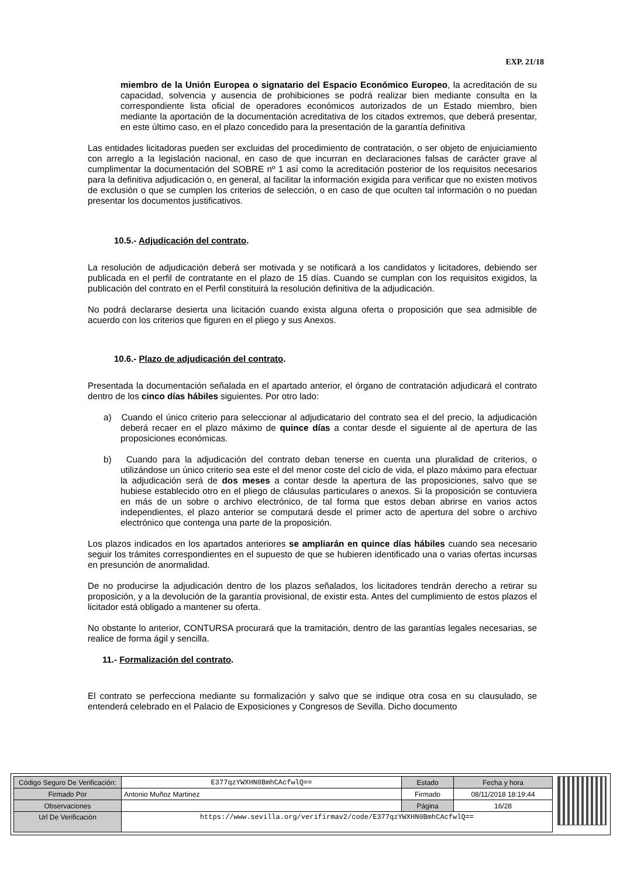EXP. 21/18
miembro de la Unión Europea o signatario del Espacio Económico Europeo, la acreditación de su capacidad, solvencia y ausencia de prohibiciones se podrá realizar bien mediante consulta en la correspondiente lista oficial de operadores económicos autorizados de un Estado miembro, bien mediante la aportación de la documentación acreditativa de los citados extremos, que deberá presentar, en este último caso, en el plazo concedido para la presentación de la garantía definitiva
Las entidades licitadoras pueden ser excluidas del procedimiento de contratación, o ser objeto de enjuiciamiento con arreglo a la legislación nacional, en caso de que incurran en declaraciones falsas de carácter grave al cumplimentar la documentación del SOBRE nº 1 así como la acreditación posterior de los requisitos necesarios para la definitiva adjudicación o, en general, al facilitar la información exigida para verificar que no existen motivos de exclusión o que se cumplen los criterios de selección, o en caso de que oculten tal información o no puedan presentar los documentos justificativos.
10.5.- Adjudicación del contrato.
La resolución de adjudicación deberá ser motivada y se notificará a los candidatos y licitadores, debiendo ser publicada en el perfil de contratante en el plazo de 15 días. Cuando se cumplan con los requisitos exigidos, la publicación del contrato en el Perfil constituirá la resolución definitiva de la adjudicación.
No podrá declararse desierta una licitación cuando exista alguna oferta o proposición que sea admisible de acuerdo con los criterios que figuren en el pliego y sus Anexos.
10.6.- Plazo de adjudicación del contrato.
Presentada la documentación señalada en el apartado anterior, el órgano de contratación adjudicará el contrato dentro de los cinco días hábiles siguientes. Por otro lado:
a) Cuando el único criterio para seleccionar al adjudicatario del contrato sea el del precio, la adjudicación deberá recaer en el plazo máximo de quince días a contar desde el siguiente al de apertura de las proposiciones económicas.
b) Cuando para la adjudicación del contrato deban tenerse en cuenta una pluralidad de criterios, o utilizándose un único criterio sea este el del menor coste del ciclo de vida, el plazo máximo para efectuar la adjudicación será de dos meses a contar desde la apertura de las proposiciones, salvo que se hubiese establecido otro en el pliego de cláusulas particulares o anexos. Si la proposición se contuviera en más de un sobre o archivo electrónico, de tal forma que estos deban abrirse en varios actos independientes, el plazo anterior se computará desde el primer acto de apertura del sobre o archivo electrónico que contenga una parte de la proposición.
Los plazos indicados en los apartados anteriores se ampliarán en quince días hábiles cuando sea necesario seguir los trámites correspondientes en el supuesto de que se hubieren identificado una o varias ofertas incursas en presunción de anormalidad.
De no producirse la adjudicación dentro de los plazos señalados, los licitadores tendrán derecho a retirar su proposición, y a la devolución de la garantía provisional, de existir esta. Antes del cumplimiento de estos plazos el licitador está obligado a mantener su oferta.
No obstante lo anterior, CONTURSA procurará que la tramitación, dentro de las garantías legales necesarias, se realice de forma ágil y sencilla.
11.- Formalización del contrato.
El contrato se perfecciona mediante su formalización y salvo que se indique otra cosa en su clausulado, se entenderá celebrado en el Palacio de Exposiciones y Congresos de Sevilla. Dicho documento
| Código Seguro De Verificación: | E377qzYWXHN0BmhCAcfwlQ== | Estado | Fecha y hora |
| Firmado Por | Antonio Muñoz Martinez | Firmado | 08/11/2018 18:19:44 |
| Observaciones | | Página | 16/28 |
| Url De Verificación | https://www.sevilla.org/verifirmav2/code/E377qzYWXHN0BmhCAcfwlQ== | | |